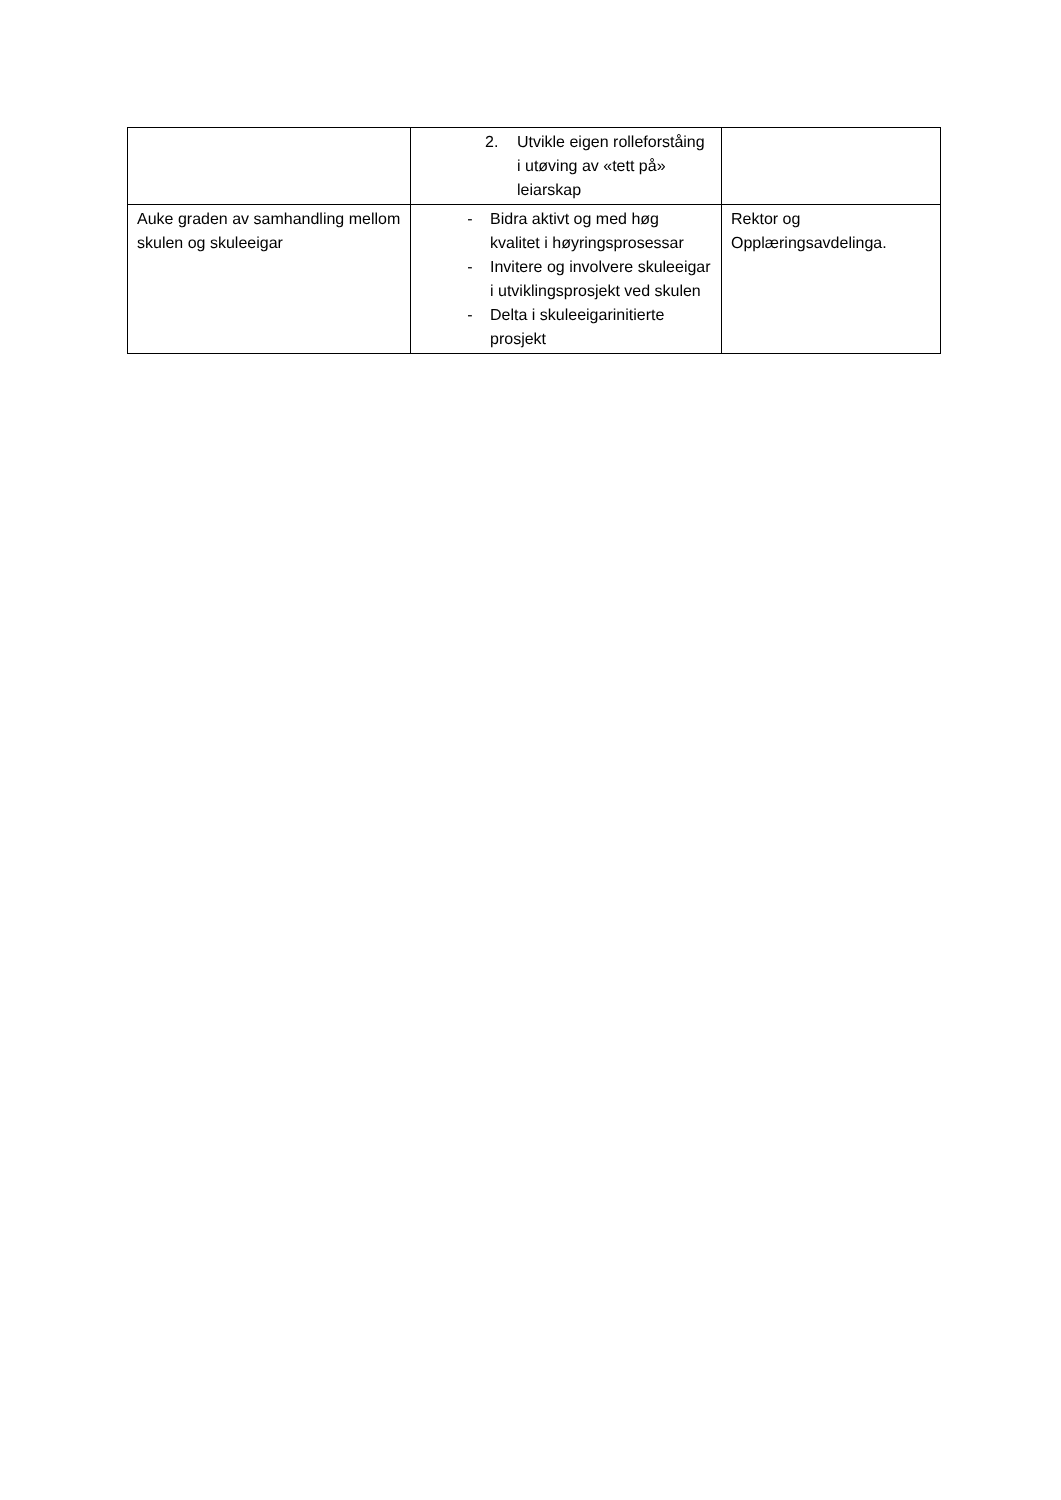| | 2. Utvikle eigen rolleforståing i utøving av «tett på» leiarskap | |
| Auke graden av samhandling mellom skulen og skuleeigar | - Bidra aktivt og med høg kvalitet i høyringsprosessar - Invitere og involvere skuleeigar i utviklingsprosjekt ved skulen - Delta i skuleeigarinitierte prosjekt | Rektor og Opplæringsavdelinga. |